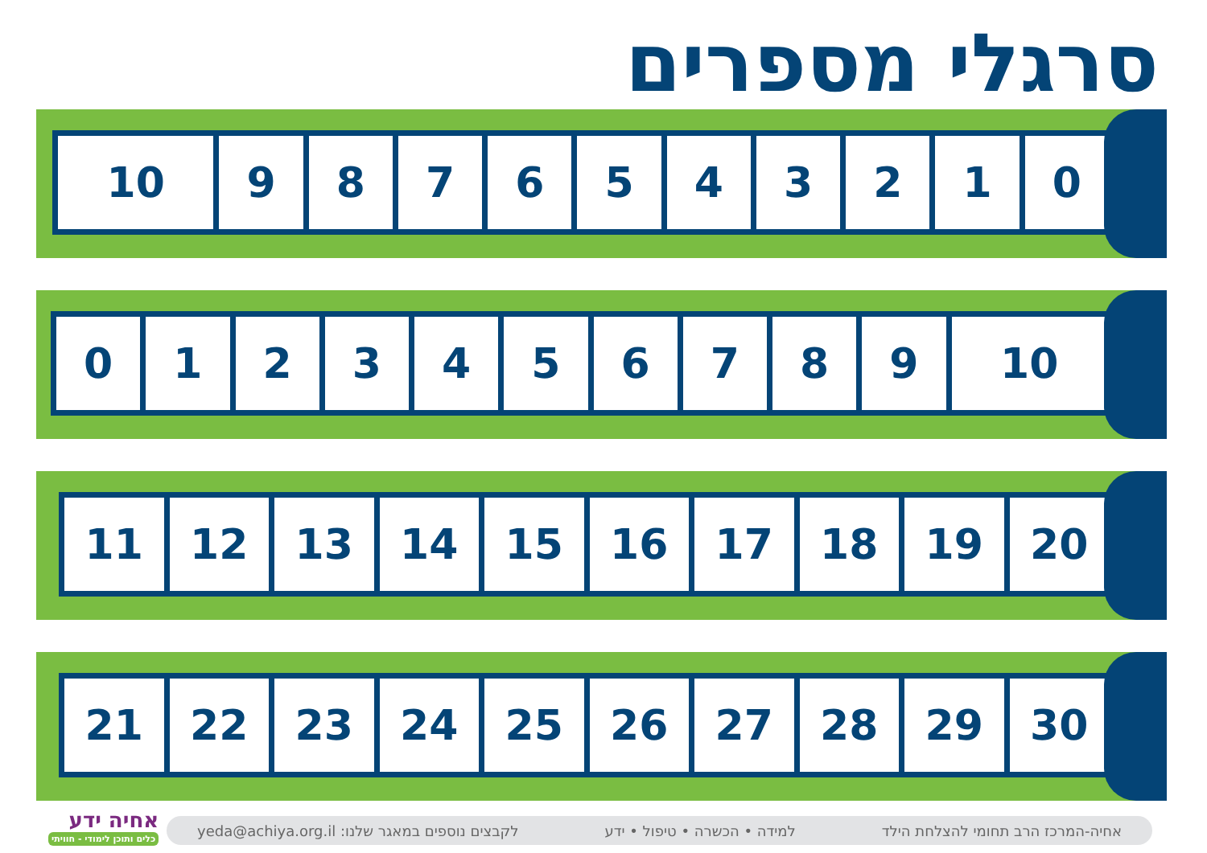סרגלי מספרים
| 10 | 9 | 8 | 7 | 6 | 5 | 4 | 3 | 2 | 1 | 0 |
| 0 | 1 | 2 | 3 | 4 | 5 | 6 | 7 | 8 | 9 | 10 |
| 11 | 12 | 13 | 14 | 15 | 16 | 17 | 18 | 19 | 20 |
| 21 | 22 | 23 | 24 | 25 | 26 | 27 | 28 | 29 | 30 |
אחיה ידע
כלים ותוכן לימודי - חוויתי
אחיה-המרכז הרב תחומי להצלחת הילד למידה • הכשרה • טיפול • ידע לקבצים נוספים במאגר שלנו: yeda@achiya.org.il